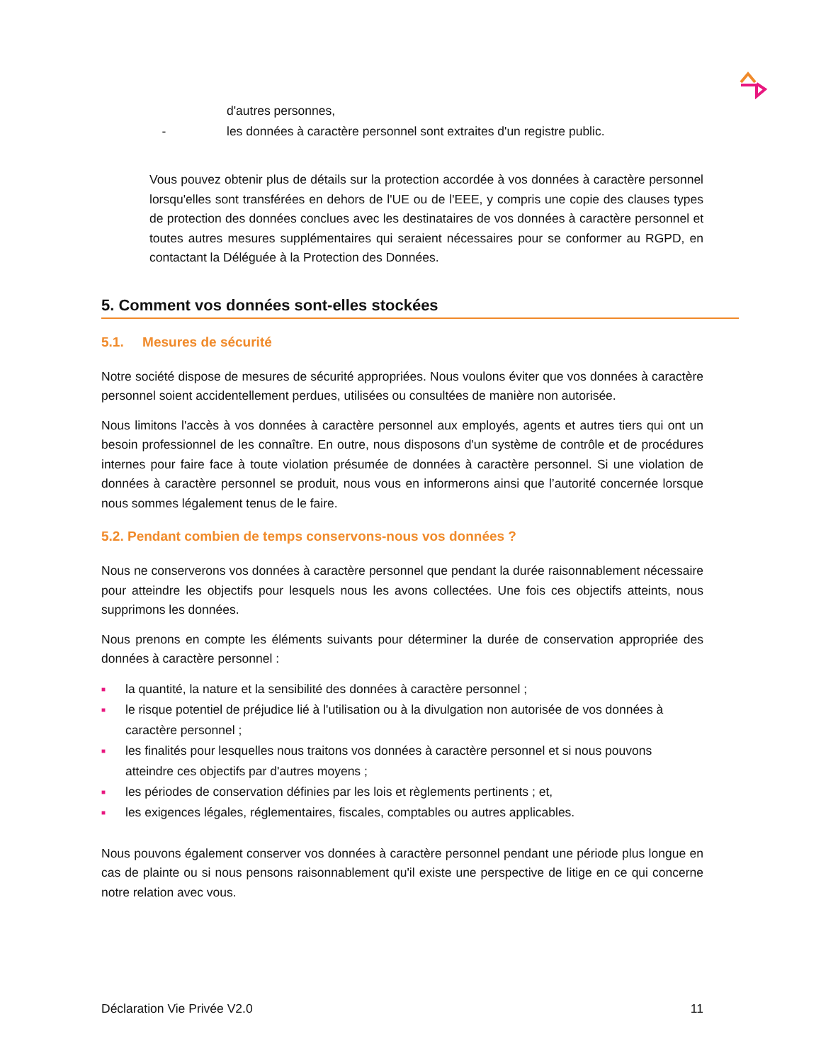d'autres personnes,
- les données à caractère personnel sont extraites d'un registre public.
Vous pouvez obtenir plus de détails sur la protection accordée à vos données à caractère personnel lorsqu'elles sont transférées en dehors de l'UE ou de l'EEE, y compris une copie des clauses types de protection des données conclues avec les destinataires de vos données à caractère personnel et toutes autres mesures supplémentaires qui seraient nécessaires pour se conformer au RGPD, en contactant la Déléguée à la Protection des Données.
5. Comment vos données sont-elles stockées
5.1. Mesures de sécurité
Notre société dispose de mesures de sécurité appropriées. Nous voulons éviter que vos données à caractère personnel soient accidentellement perdues, utilisées ou consultées de manière non autorisée.
Nous limitons l'accès à vos données à caractère personnel aux employés, agents et autres tiers qui ont un besoin professionnel de les connaître. En outre, nous disposons d'un système de contrôle et de procédures internes pour faire face à toute violation présumée de données à caractère personnel. Si une violation de données à caractère personnel se produit, nous vous en informerons ainsi que l’autorité concernée lorsque nous sommes légalement tenus de le faire.
5.2. Pendant combien de temps conservons-nous vos données ?
Nous ne conserverons vos données à caractère personnel que pendant la durée raisonnablement nécessaire pour atteindre les objectifs pour lesquels nous les avons collectées. Une fois ces objectifs atteints, nous supprimons les données.
Nous prenons en compte les éléments suivants pour déterminer la durée de conservation appropriée des données à caractère personnel :
■ la quantité, la nature et la sensibilité des données à caractère personnel ;
■ le risque potentiel de préjudice lié à l'utilisation ou à la divulgation non autorisée de vos données à caractère personnel ;
■ les finalités pour lesquelles nous traitons vos données à caractère personnel et si nous pouvons atteindre ces objectifs par d'autres moyens ;
■ les périodes de conservation définies par les lois et règlements pertinents ; et,
■ les exigences légales, réglementaires, fiscales, comptables ou autres applicables.
Nous pouvons également conserver vos données à caractère personnel pendant une période plus longue en cas de plainte ou si nous pensons raisonnablement qu'il existe une perspective de litige en ce qui concerne notre relation avec vous.
Déclaration Vie Privée V2.0 11